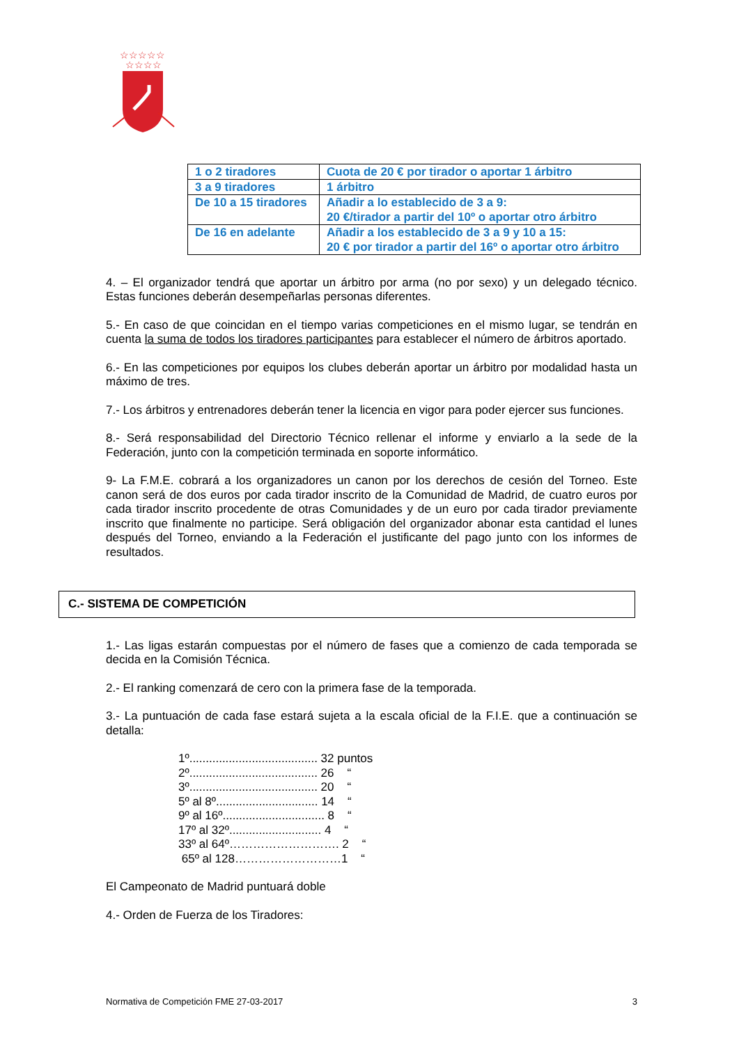☆☆☆☆☆
☆☆☆☆
| 1 o 2 tiradores | Cuota de 20 € por tirador o aportar 1 árbitro |
| 3 a 9 tiradores | 1 árbitro |
| De 10 a 15 tiradores | Añadir a lo establecido de 3 a 9: 20 €/tirador a partir del 10º o aportar otro árbitro |
| De 16 en adelante | Añadir a los establecido de 3 a 9 y 10 a 15: 20 € por tirador a partir del 16º o aportar otro árbitro |
4. – El organizador tendrá que aportar un árbitro por arma (no por sexo) y un delegado técnico. Estas funciones deberán desempeñarlas personas diferentes.
5.- En caso de que coincidan en el tiempo varias competiciones en el mismo lugar, se tendrán en cuenta la suma de todos los tiradores participantes para establecer el número de árbitros aportado.
6.- En las competiciones por equipos los clubes deberán aportar un árbitro por modalidad hasta un máximo de tres.
7.- Los árbitros y entrenadores deberán tener la licencia en vigor para poder ejercer sus funciones.
8.- Será responsabilidad del Directorio Técnico rellenar el informe y enviarlo a la sede de la Federación, junto con la competición terminada en soporte informático.
9- La F.M.E. cobrará a los organizadores un canon por los derechos de cesión del Torneo. Este canon será de dos euros por cada tirador inscrito de la Comunidad de Madrid, de cuatro euros por cada tirador inscrito procedente de otras Comunidades y de un euro por cada tirador previamente inscrito que finalmente no participe. Será obligación del organizador abonar esta cantidad el lunes después del Torneo, enviando a la Federación el justificante del pago junto con los informes de resultados.
C.- SISTEMA DE COMPETICIÓN
1.- Las ligas estarán compuestas por el número de fases que a comienzo de cada temporada se decida en la Comisión Técnica.
2.- El ranking comenzará de cero con la primera fase de la temporada.
3.- La puntuación de cada fase estará sujeta a la escala oficial de la F.I.E. que a continuación se detalla:
1º....................................... 32 puntos
2º....................................... 26 “
3º....................................... 20 “
5º al 8º............................... 14 “
9º al 16º............................... 8 “
17º al 32º............................ 4 “
33º al 64º………………………. 2 “
65º al 128………………………1 “
El Campeonato de Madrid puntuará doble
4.- Orden de Fuerza de los Tiradores:
Normativa de Competición FME 27-03-2017 3